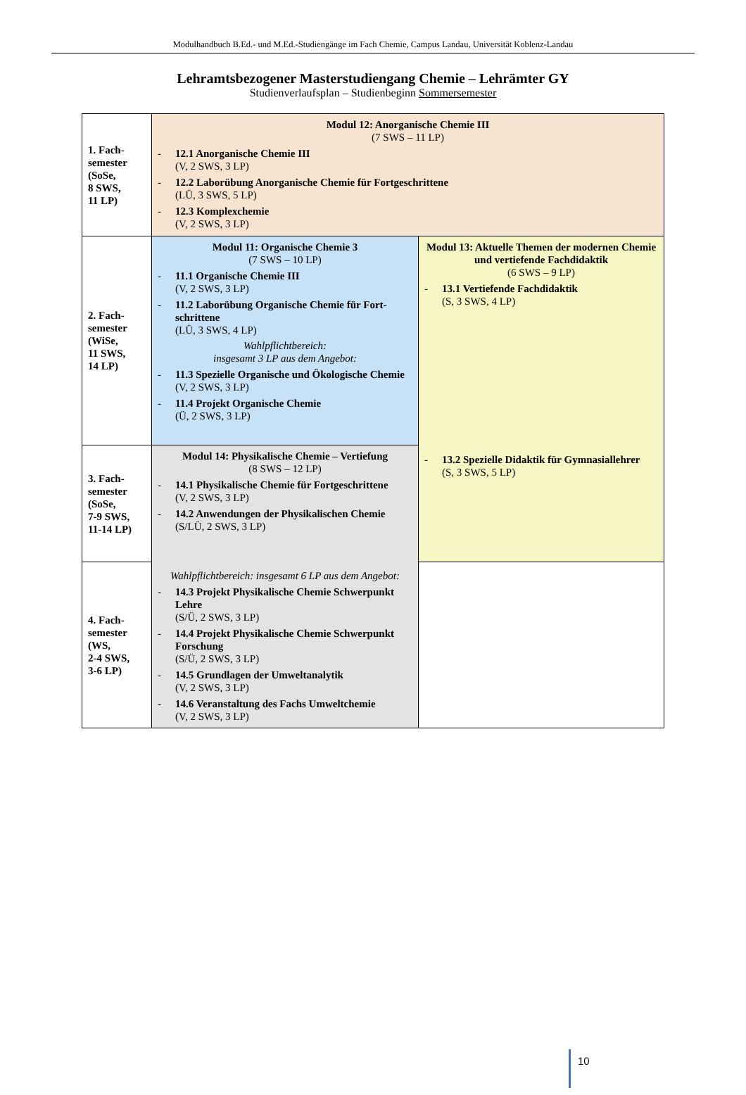Modulhandbuch B.Ed.- und M.Ed.-Studiengänge im Fach Chemie, Campus Landau, Universität Koblenz-Landau
Lehramtsbezogener Masterstudiengang Chemie – Lehrämter GY
Studienverlaufsplan – Studienbeginn Sommersemester
| 1. Fach- semester (SoSe, 8 SWS, 11 LP) | Modul 12: Anorganische Chemie III (7 SWS – 11 LP) - 12.1 Anorganische Chemie III (V, 2 SWS, 3 LP) - 12.2 Laborübung Anorganische Chemie für Fortgeschrittene (LÜ, 3 SWS, 5 LP) - 12.3 Komplexchemie (V, 2 SWS, 3 LP) | |
| 2. Fach- semester (WiSe, 11 SWS, 14 LP) | Modul 11: Organische Chemie 3 (7 SWS – 10 LP) - 11.1 Organische Chemie III (V, 2 SWS, 3 LP) - 11.2 Laborübung Organische Chemie für Fort-schrittene (LÜ, 3 SWS, 4 LP) Wahlpflichtbereich: insgesamt 3 LP aus dem Angebot: - 11.3 Spezielle Organische und Ökologische Chemie (V, 2 SWS, 3 LP) - 11.4 Projekt Organische Chemie (Ü, 2 SWS, 3 LP) | Modul 13: Aktuelle Themen der modernen Chemie und vertiefende Fachdidaktik (6 SWS – 9 LP) - 13.1 Vertiefende Fachdidaktik (S, 3 SWS, 4 LP) |
| 3. Fach- semester (SoSe, 7-9 SWS, 11-14 LP) | Modul 14: Physikalische Chemie – Vertiefung (8 SWS – 12 LP) - 14.1 Physikalische Chemie für Fortgeschrittene (V, 2 SWS, 3 LP) - 14.2 Anwendungen der Physikalischen Chemie (S/LÜ, 2 SWS, 3 LP) | - 13.2 Spezielle Didaktik für Gymnasiallehrer (S, 3 SWS, 5 LP) |
| 4. Fach- semester (WS, 2-4 SWS, 3-6 LP) | Wahlpflichtbereich: insgesamt 6 LP aus dem Angebot: - 14.3 Projekt Physikalische Chemie Schwerpunkt Lehre (S/Ü, 2 SWS, 3 LP) - 14.4 Projekt Physikalische Chemie Schwerpunkt Forschung (S/Ü, 2 SWS, 3 LP) - 14.5 Grundlagen der Umweltanalytik (V, 2 SWS, 3 LP) - 14.6 Veranstaltung des Fachs Umweltchemie (V, 2 SWS, 3 LP) | |
10